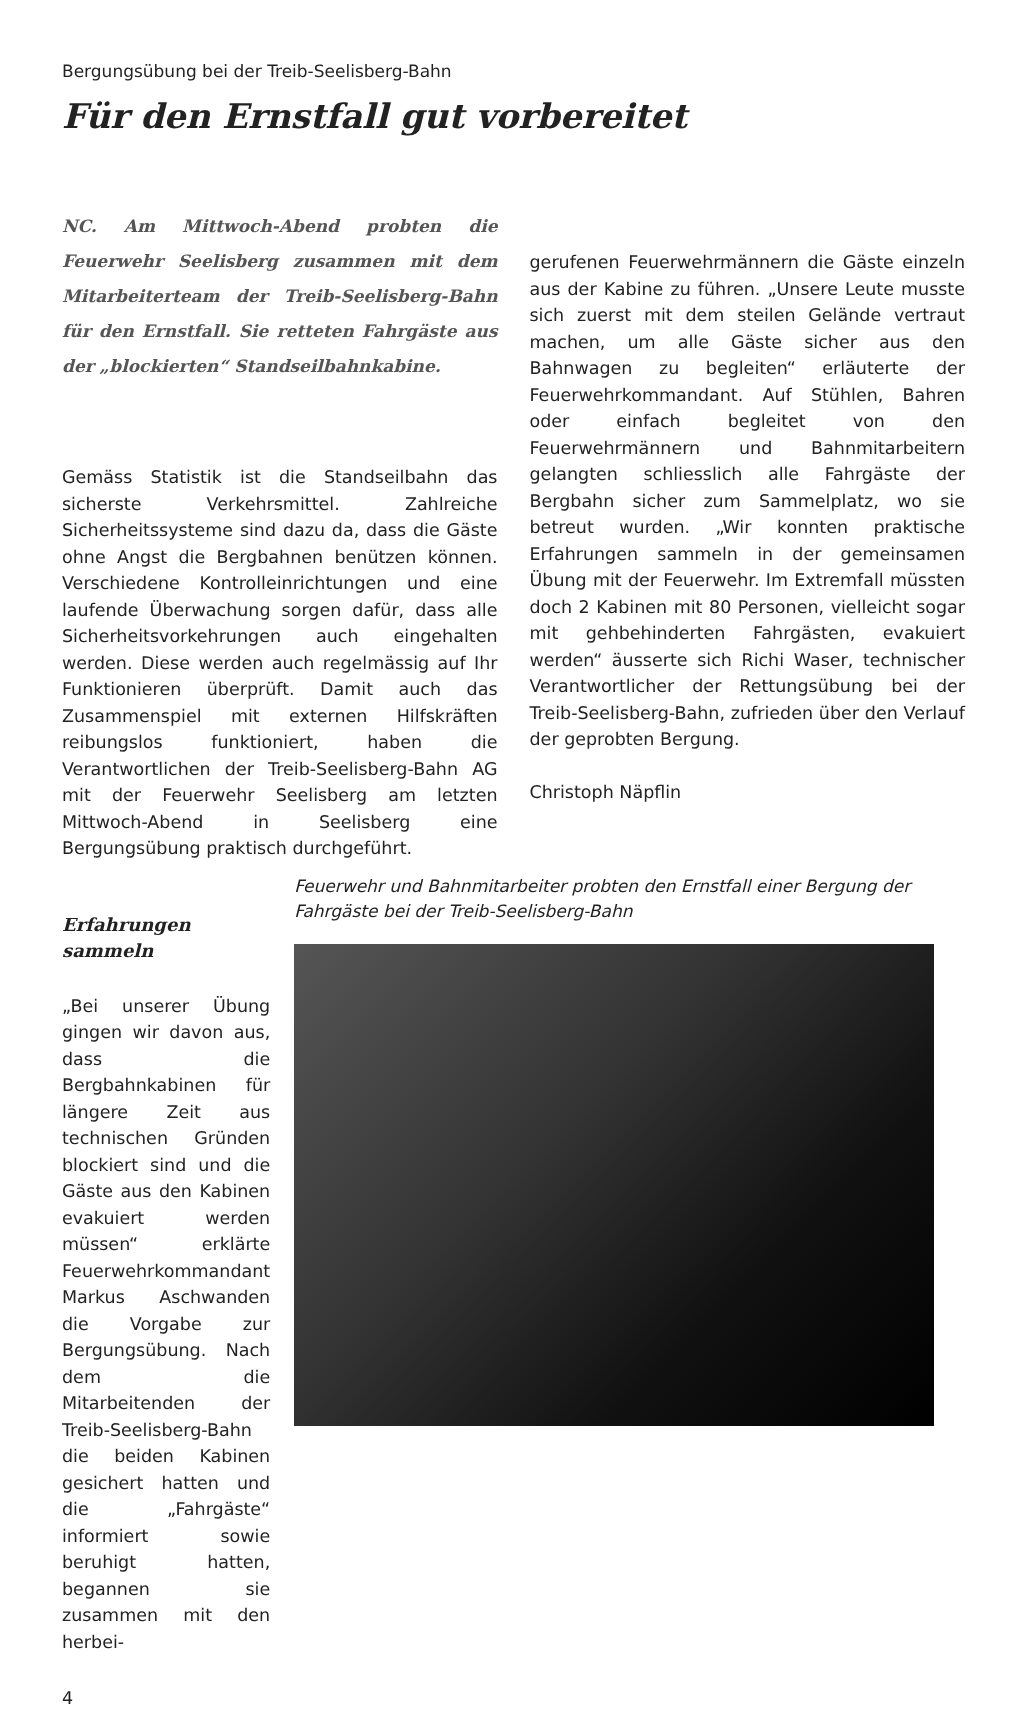Bergungsübung bei der Treib-Seelisberg-Bahn
Für den Ernstfall gut vorbereitet
NC. Am Mittwoch-Abend probten die Feuerwehr Seelisberg zusammen mit dem Mitarbeiterteam der Treib-Seelisberg-Bahn für den Ernstfall. Sie retteten Fahrgäste aus der „blockierten“ Standseilbahnkabine.
Gemäss Statistik ist die Standseilbahn das sicherste Verkehrsmittel. Zahlreiche Sicherheitssysteme sind dazu da, dass die Gäste ohne Angst die Bergbahnen benützen können. Verschiedene Kontrolleinrichtungen und eine laufende Überwachung sorgen dafür, dass alle Sicherheitsvorkehrungen auch eingehalten werden. Diese werden auch regelmässig auf Ihr Funktionieren überprüft. Damit auch das Zusammenspiel mit externen Hilfskräften reibungslos funktioniert, haben die Verantwortlichen der Treib-Seelisberg-Bahn AG mit der Feuerwehr Seelisberg am letzten Mittwoch-Abend in Seelisberg eine Bergungsübung praktisch durchgeführt.
gerufenen Feuerwehrmännern die Gäste einzeln aus der Kabine zu führen. „Unsere Leute musste sich zuerst mit dem steilen Gelände vertraut machen, um alle Gäste sicher aus den Bahnwagen zu begleiten“ erläuterte der Feuerwehrkommandant. Auf Stühlen, Bahren oder einfach begleitet von den Feuerwehrmännern und Bahnmitarbeitern gelangten schliesslich alle Fahrgäste der Bergbahn sicher zum Sammelplatz, wo sie betreut wurden. „Wir konnten praktische Erfahrungen sammeln in der gemeinsamen Übung mit der Feuerwehr. Im Extremfall müssten doch 2 Kabinen mit 80 Personen, vielleicht sogar mit gehbehinderten Fahrgästen, evakuiert werden“ äusserte sich Richi Waser, technischer Verantwortlicher der Rettungsübung bei der Treib-Seelisberg-Bahn, zufrieden über den Verlauf der geprobten Bergung.
Christoph Näpflin
Erfahrungen sammeln
„Bei unserer Übung gingen wir davon aus, dass die Bergbahnkabinen für längere Zeit aus technischen Gründen blockiert sind und die Gäste aus den Kabinen evakuiert werden müssen“ erklärte Feuerwehrkommandant Markus Aschwanden die Vorgabe zur Bergungsübung. Nach dem die Mitarbeitenden der Treib-Seelisberg-Bahn die beiden Kabinen gesichert hatten und die „Fahrgäste“ informiert sowie beruhigt hatten, begannen sie zusammen mit den herbei-
Feuerwehr und Bahnmitarbeiter probten den Ernstfall einer Bergung der Fahrgäste bei der Treib-Seelisberg-Bahn
4